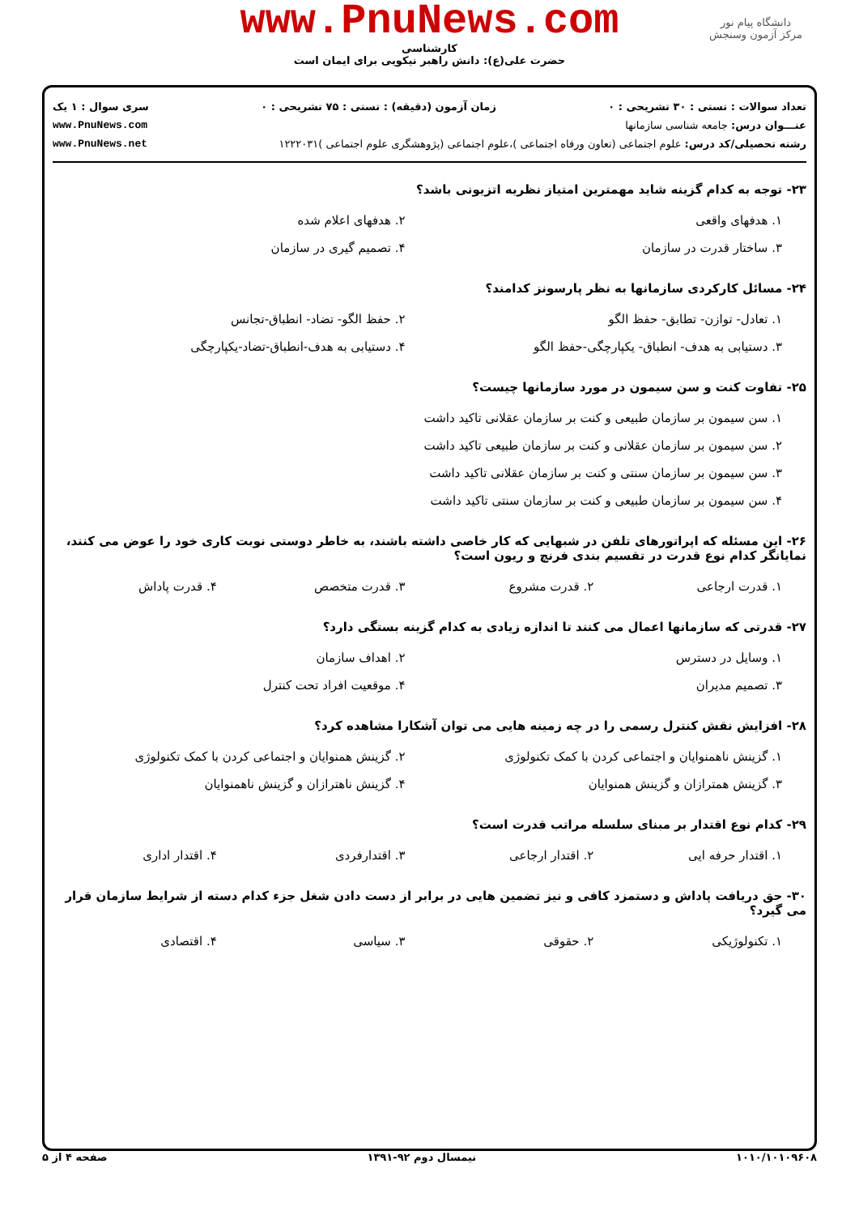دانشگاه پیام نور
مرکز آزمون وسنجش
www.PnuNews.com
کارشناسی
حضرت علی(ع): دانش راهبر نیکویی برای ایمان است
تعداد سوالات : تستی : ۳۰ تشریحی : ۰ زمان آزمون (دقیقه) : تستی : ۷۵ تشریحی : ۰ سری سوال : ۱ یک
عنـــوان درس: جامعه شناسی سازمانها www.PnuNews.com
رشته تحصیلی/کد درس: علوم اجتماعی (تعاون ورفاه اجتماعی )،علوم اجتماعی (پژوهشگری علوم اجتماعی )۱۲۲۲۰۳۱ www.PnuNews.net
۲۳- توجه به کدام گزینه شاید مهمترین امتیاز نظریه اتزیونی باشد؟
۱. هدفهای واقعی
۲. هدفهای اعلام شده
۳. ساختار قدرت در سازمان
۴. تصمیم گیری در سازمان
۲۴- مسائل کارکردی سازمانها به نظر پارسونز کدامند؟
۱. تعادل- توازن- تطابق- حفظ الگو
۲. حفظ الگو- تضاد- انطباق-تجانس
۳. دستیابی به هدف- انطباق- یکپارچگی-حفظ الگو
۴. دستیابی به هدف-انطباق-تضاد-یکپارچگی
۲۵- تفاوت کنت و سن سیمون در مورد سازمانها چیست؟
۱. سن سیمون بر سازمان طبیعی و کنت بر سازمان عقلانی تاکید داشت
۲. سن سیمون بر سازمان عقلانی و کنت بر سازمان طبیعی تاکید داشت
۳. سن سیمون بر سازمان سنتی و کنت بر سازمان عقلانی تاکید داشت
۴. سن سیمون بر سازمان طبیعی و کنت بر سازمان سنتی تاکید داشت
۲۶- این مسئله که اپراتورهای تلفن در شبهایی که کار خاصی داشته باشند، به خاطر دوستی نوبت کاری خود را عوض می کنند، نمایانگر کدام نوع قدرت در تقسیم بندی فرنچ و ریون است؟
۱. قدرت ارجاعی
۲. قدرت مشروع
۳. قدرت متخصص
۴. قدرت پاداش
۲۷- قدرتی که سازمانها اعمال می کنند تا اندازه زیادی به کدام گزینه بستگی دارد؟
۱. وسایل در دسترس
۲. اهداف سازمان
۳. تصمیم مدیران
۴. موقعیت افراد تحت کنترل
۲۸- افزایش نقش کنترل رسمی را در چه زمینه هایی می توان آشکارا مشاهده کرد؟
۱. گزینش ناهمنوایان و اجتماعی کردن با کمک تکنولوژی
۲. گزینش همنوایان و اجتماعی کردن با کمک تکنولوژی
۳. گزینش همترازان و گزینش همنوایان
۴. گزینش ناهترازان و گزینش ناهمنوایان
۲۹- کدام نوع اقتدار بر مبنای سلسله مراتب قدرت است؟
۱. اقتدار حرفه ایی
۲. اقتدار ارجاعی
۳. اقتدارفردی
۴. اقتدار اداری
۳۰- حق دریافت پاداش و دستمزد کافی و نیز تضمین هایی در برابر از دست دادن شغل جزء کدام دسته از شرایط سازمان قرار می گیرد؟
۱. تکنولوژیکی
۲. حقوقی
۳. سیاسی
۴. اقتصادی
۱۰۱۰/۱۰۱۰۹۶۰۸ نیمسال دوم ۹۲-۱۳۹۱ صفحه ۴ از ۵